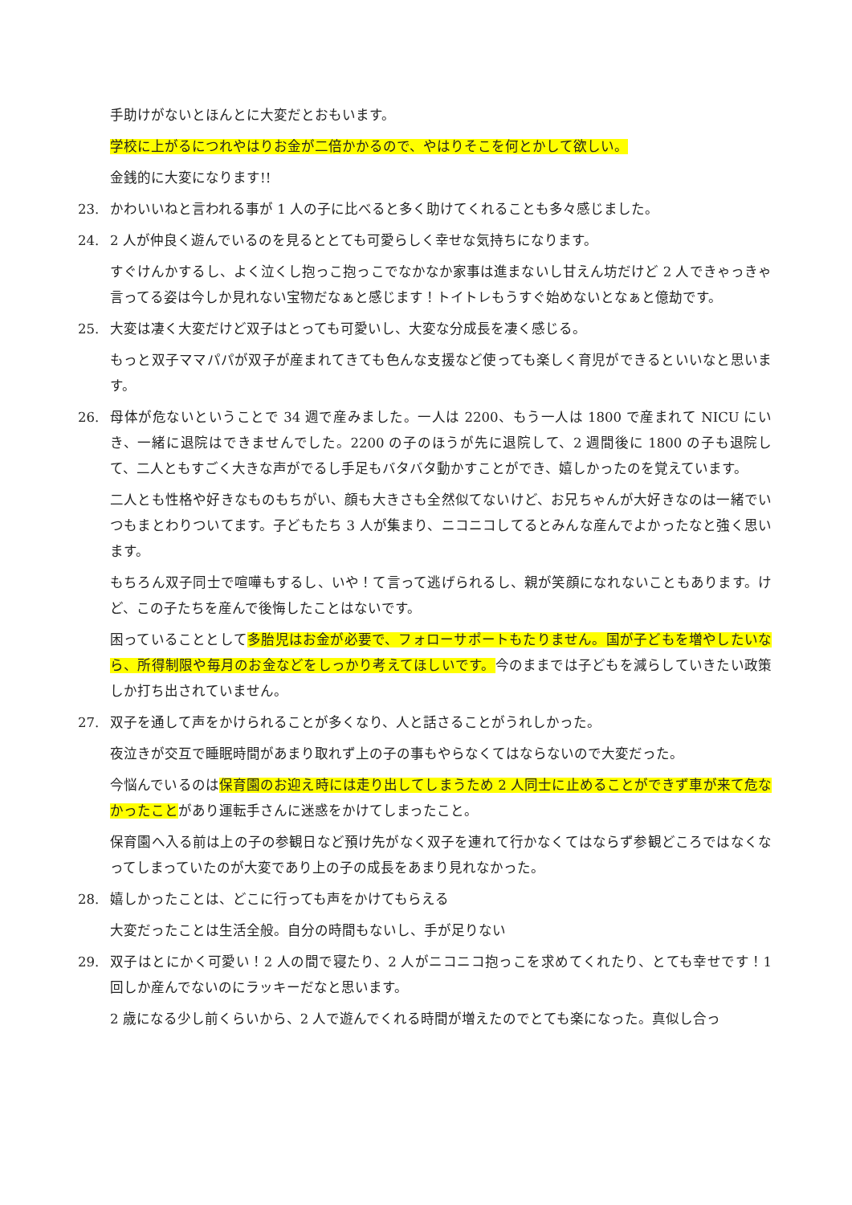手助けがないとほんとに大変だとおもいます。
学校に上がるにつれやはりお金が二倍かかるので、やはりそこを何とかして欲しい。
金銭的に大変になります!!
23. かわいいねと言われる事が 1 人の子に比べると多く助けてくれることも多々感じました。
24. 2 人が仲良く遊んでいるのを見るととても可愛らしく幸せな気持ちになります。
すぐけんかするし、よく泣くし抱っこ抱っこでなかなか家事は進まないし甘えん坊だけど 2 人できゃっきゃ言ってる姿は今しか見れない宝物だなぁと感じます！トイトレもうすぐ始めないとなぁと億劫です。
25. 大変は凄く大変だけど双子はとっても可愛いし、大変な分成長を凄く感じる。
もっと双子ママパパが双子が産まれてきても色んな支援など使っても楽しく育児ができるといいなと思います。
26. 母体が危ないということで 34 週で産みました。一人は 2200、もう一人は 1800 で産まれて NICU にいき、一緒に退院はできませんでした。2200 の子のほうが先に退院して、2 週間後に 1800 の子も退院して、二人ともすごく大きな声がでるし手足もバタバタ動かすことができ、嬉しかったのを覚えています。
二人とも性格や好きなものもちがい、顔も大きさも全然似てないけど、お兄ちゃんが大好きなのは一緒でいつもまとわりついてます。子どもたち 3 人が集まり、ニコニコしてるとみんな産んでよかったなと強く思います。
もちろん双子同士で喧嘩もするし、いや！て言って逃げられるし、親が笑顔になれないこともあります。けど、この子たちを産んで後悔したことはないです。
困っていることとして多胎児はお金が必要で、フォローサポートもたりません。国が子どもを増やしたいなら、所得制限や毎月のお金などをしっかり考えてほしいです。今のままでは子どもを減らしていきたい政策しか打ち出されていません。
27. 双子を通して声をかけられることが多くなり、人と話さることがうれしかった。
夜泣きが交互で睡眠時間があまり取れず上の子の事もやらなくてはならないので大変だった。
今悩んでいるのは保育園のお迎え時には走り出してしまうため 2 人同士に止めることができず車が来て危なかったことがあり運転手さんに迷惑をかけてしまったこと。
保育園へ入る前は上の子の参観日など預け先がなく双子を連れて行かなくてはならず参観どころではなくなってしまっていたのが大変であり上の子の成長をあまり見れなかった。
28. 嬉しかったことは、どこに行っても声をかけてもらえる
大変だったことは生活全般。自分の時間もないし、手が足りない
29. 双子はとにかく可愛い！2 人の間で寝たり、2 人がニコニコ抱っこを求めてくれたり、とても幸せです！1 回しか産んでないのにラッキーだなと思います。
2 歳になる少し前くらいから、2 人で遊んでくれる時間が増えたのでとても楽になった。真似し合っ